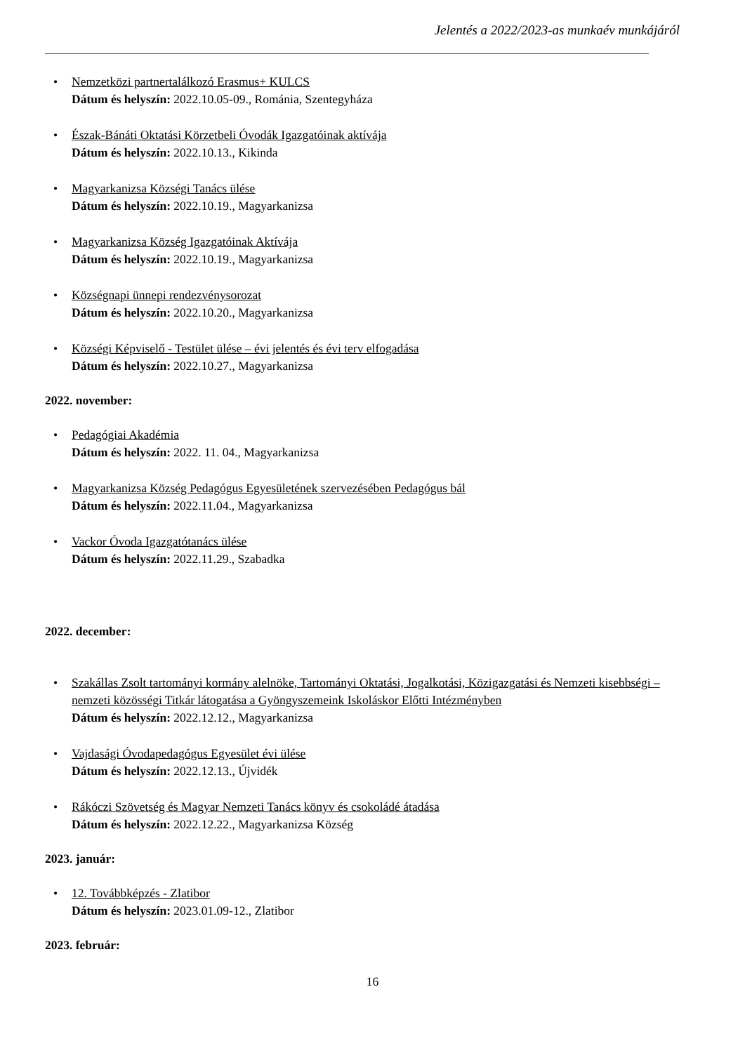Jelentés a 2022/2023-as munkaév munkájáról
• Nemzetközi partnertalálkozó Erasmus+ KULCS
Dátum és helyszín: 2022.10.05-09., Románia, Szentegyháza
• Észak-Bánáti Oktatási Körzetbeli Óvodák Igazgatóinak aktívája
Dátum és helyszín: 2022.10.13., Kikinda
• Magyarkanizsa Községi Tanács ülése
Dátum és helyszín: 2022.10.19., Magyarkanizsa
• Magyarkanizsa Község Igazgatóinak Aktívája
Dátum és helyszín: 2022.10.19., Magyarkanizsa
• Községnapi ünnepi rendezvénysorozat
Dátum és helyszín: 2022.10.20., Magyarkanizsa
• Községi Képviselő - Testület ülése – évi jelentés és évi terv elfogadása
Dátum és helyszín: 2022.10.27., Magyarkanizsa
2022. november:
• Pedagógiai Akadémia
Dátum és helyszín: 2022. 11. 04., Magyarkanizsa
• Magyarkanizsa Község Pedagógus Egyesületének szervezésében Pedagógus bál
Dátum és helyszín: 2022.11.04., Magyarkanizsa
• Vackor Óvoda Igazgatótanács ülése
Dátum és helyszín: 2022.11.29., Szabadka
2022. december:
• Szakállas Zsolt tartományi kormány alelnöke, Tartományi Oktatási, Jogalkotási, Közigazgatási és Nemzeti kisebbségi – nemzeti közösségi Titkár látogatása a Gyöngyszemeink Iskoláskor Előtti Intézményben
Dátum és helyszín: 2022.12.12., Magyarkanizsa
• Vajdasági Óvodapedagógus Egyesület évi ülése
Dátum és helyszín: 2022.12.13., Újvidék
• Rákóczi Szövetség és Magyar Nemzeti Tanács könyv és csokoládé átadása
Dátum és helyszín: 2022.12.22., Magyarkanizsa Község
2023. január:
• 12. Továbbképzés - Zlatibor
Dátum és helyszín: 2023.01.09-12., Zlatibor
2023. február:
16